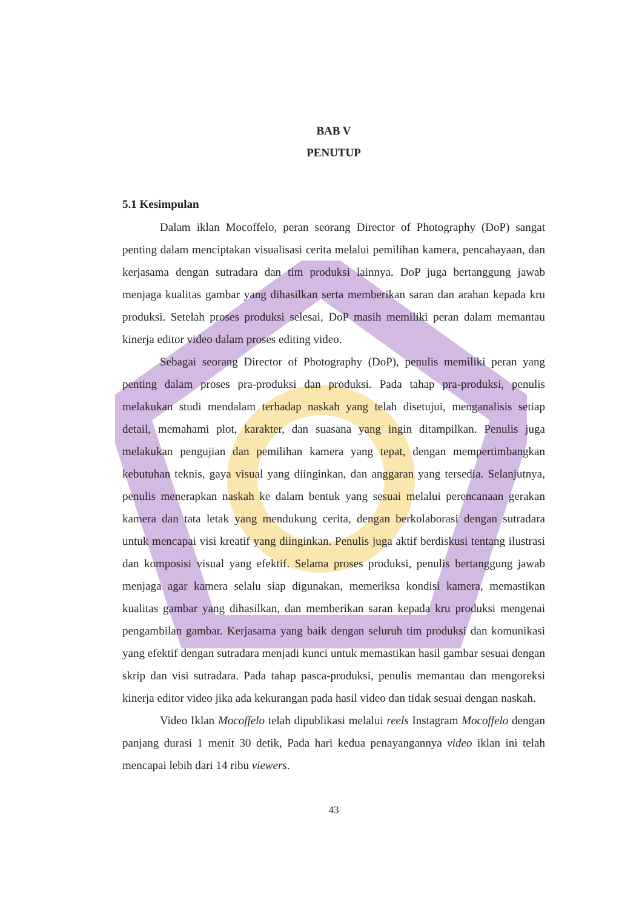BAB V
PENUTUP
5.1 Kesimpulan
Dalam iklan Mocoffelo, peran seorang Director of Photography (DoP) sangat penting dalam menciptakan visualisasi cerita melalui pemilihan kamera, pencahayaan, dan kerjasama dengan sutradara dan tim produksi lainnya. DoP juga bertanggung jawab menjaga kualitas gambar yang dihasilkan serta memberikan saran dan arahan kepada kru produksi. Setelah proses produksi selesai, DoP masih memiliki peran dalam memantau kinerja editor video dalam proses editing video.
Sebagai seorang Director of Photography (DoP), penulis memiliki peran yang penting dalam proses pra-produksi dan produksi. Pada tahap pra-produksi, penulis melakukan studi mendalam terhadap naskah yang telah disetujui, menganalisis setiap detail, memahami plot, karakter, dan suasana yang ingin ditampilkan. Penulis juga melakukan pengujian dan pemilihan kamera yang tepat, dengan mempertimbangkan kebutuhan teknis, gaya visual yang diinginkan, dan anggaran yang tersedia. Selanjutnya, penulis menerapkan naskah ke dalam bentuk yang sesuai melalui perencanaan gerakan kamera dan tata letak yang mendukung cerita, dengan berkolaborasi dengan sutradara untuk mencapai visi kreatif yang diinginkan. Penulis juga aktif berdiskusi tentang ilustrasi dan komposisi visual yang efektif. Selama proses produksi, penulis bertanggung jawab menjaga agar kamera selalu siap digunakan, memeriksa kondisi kamera, memastikan kualitas gambar yang dihasilkan, dan memberikan saran kepada kru produksi mengenai pengambilan gambar. Kerjasama yang baik dengan seluruh tim produksi dan komunikasi yang efektif dengan sutradara menjadi kunci untuk memastikan hasil gambar sesuai dengan skrip dan visi sutradara. Pada tahap pasca-produksi, penulis memantau dan mengoreksi kinerja editor video jika ada kekurangan pada hasil video dan tidak sesuai dengan naskah.
Video Iklan Mocoffelo telah dipublikasi melalui reels Instagram Mocoffelo dengan panjang durasi 1 menit 30 detik, Pada hari kedua penayangannya video iklan ini telah mencapai lebih dari 14 ribu viewers.
43